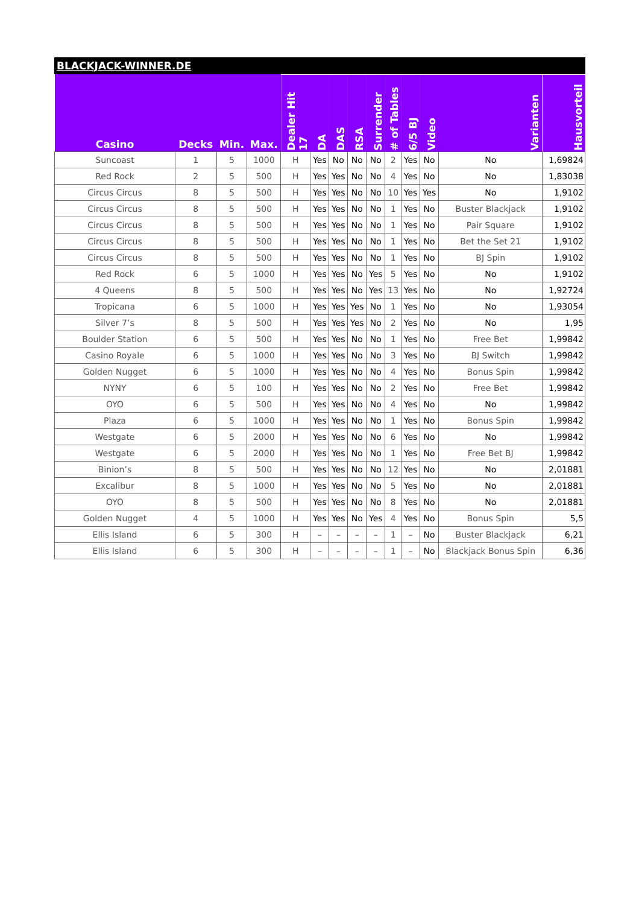BLACKJACK-WINNER.DE
| Casino | Decks | Min. | Max. | Dealer Hit 17 | DA | DAS | RSA | Surrender | # of Tables | 6/5 BJ | Video | Varianten | Hausvorteil |
| --- | --- | --- | --- | --- | --- | --- | --- | --- | --- | --- | --- | --- | --- |
| Suncoast | 1 | 5 | 1000 | H | Yes | No | No | No | 2 | Yes | No | No | 1,69824 |
| Red Rock | 2 | 5 | 500 | H | Yes | Yes | No | No | 4 | Yes | No | No | 1,83038 |
| Circus Circus | 8 | 5 | 500 | H | Yes | Yes | No | No | 10 | Yes | Yes | No | 1,9102 |
| Circus Circus | 8 | 5 | 500 | H | Yes | Yes | No | No | 1 | Yes | No | Buster Blackjack | 1,9102 |
| Circus Circus | 8 | 5 | 500 | H | Yes | Yes | No | No | 1 | Yes | No | Pair Square | 1,9102 |
| Circus Circus | 8 | 5 | 500 | H | Yes | Yes | No | No | 1 | Yes | No | Bet the Set 21 | 1,9102 |
| Circus Circus | 8 | 5 | 500 | H | Yes | Yes | No | No | 1 | Yes | No | BJ Spin | 1,9102 |
| Red Rock | 6 | 5 | 1000 | H | Yes | Yes | No | Yes | 5 | Yes | No | No | 1,9102 |
| 4 Queens | 8 | 5 | 500 | H | Yes | Yes | No | Yes | 13 | Yes | No | No | 1,92724 |
| Tropicana | 6 | 5 | 1000 | H | Yes | Yes | Yes | No | 1 | Yes | No | No | 1,93054 |
| Silver 7’s | 8 | 5 | 500 | H | Yes | Yes | Yes | No | 2 | Yes | No | No | 1,95 |
| Boulder Station | 6 | 5 | 500 | H | Yes | Yes | No | No | 1 | Yes | No | Free Bet | 1,99842 |
| Casino Royale | 6 | 5 | 1000 | H | Yes | Yes | No | No | 3 | Yes | No | BJ Switch | 1,99842 |
| Golden Nugget | 6 | 5 | 1000 | H | Yes | Yes | No | No | 4 | Yes | No | Bonus Spin | 1,99842 |
| NYNY | 6 | 5 | 100 | H | Yes | Yes | No | No | 2 | Yes | No | Free Bet | 1,99842 |
| OYO | 6 | 5 | 500 | H | Yes | Yes | No | No | 4 | Yes | No | No | 1,99842 |
| Plaza | 6 | 5 | 1000 | H | Yes | Yes | No | No | 1 | Yes | No | Bonus Spin | 1,99842 |
| Westgate | 6 | 5 | 2000 | H | Yes | Yes | No | No | 6 | Yes | No | No | 1,99842 |
| Westgate | 6 | 5 | 2000 | H | Yes | Yes | No | No | 1 | Yes | No | Free Bet BJ | 1,99842 |
| Binion’s | 8 | 5 | 500 | H | Yes | Yes | No | No | 12 | Yes | No | No | 2,01881 |
| Excalibur | 8 | 5 | 1000 | H | Yes | Yes | No | No | 5 | Yes | No | No | 2,01881 |
| OYO | 8 | 5 | 500 | H | Yes | Yes | No | No | 8 | Yes | No | No | 2,01881 |
| Golden Nugget | 4 | 5 | 1000 | H | Yes | Yes | No | Yes | 4 | Yes | No | Bonus Spin | 5,5 |
| Ellis Island | 6 | 5 | 300 | H | – | – | – | – | 1 | – | No | Buster Blackjack | 6,21 |
| Ellis Island | 6 | 5 | 300 | H | – | – | – | – | 1 | – | No | Blackjack Bonus Spin | 6,36 |